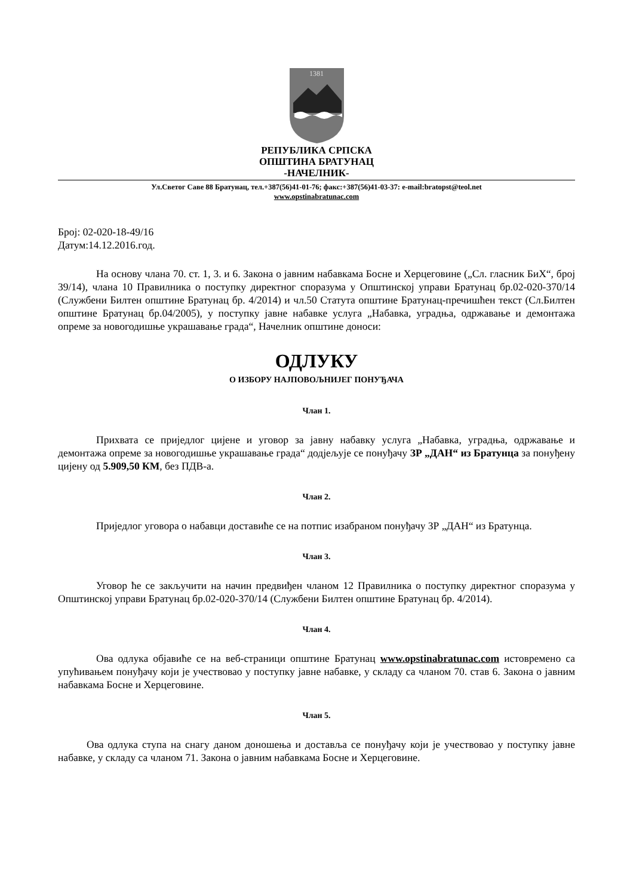1381
РЕПУБЛИКА СРПСКА
ОПШТИНА БРАТУНАЦ
-НАЧЕЛНИК-
Ул.Светог Саве 88 Братунац, тел.+387(56)41-01-76; факс:+387(56)41-03-37: e-mail:bratopst@teol.net
www.opstinabratunac.com
Број: 02-020-18-49/16
Датум:14.12.2016.год.
На основу члана 70. ст. 1, 3. и 6. Закона о јавним набавкама Босне и Херцеговине („Сл. гласник БиХ“, број 39/14), члана 10 Правилника о поступку директног споразума у Општинској управи Братунац бр.02-020-370/14 (Службени Билтен општине Братунац бр. 4/2014) и чл.50 Статута општине Братунац-пречишћен текст (Сл.Билтен општине Братунац бр.04/2005), у поступку јавне набавке услуга „Набавка, уградња, одржавање и демонтажа опреме за новогодишње украшавање града“, Начелник општине доноси:
ОДЛУКУ
О ИЗБОРУ НАЈПОВОЉНИЈЕГ ПОНУЂАЧА
Члан 1.
Прихвата се приједлог цијене и уговор за јавну набавку услуга „Набавка, уградња, одржавање и демонтажа опреме за новогодишње украшавање града“ додјељује се понуђачу ЗР „ДАН“ из Братунца за понуђену цијену од 5.909,50 КМ, без ПДВ-а.
Члан 2.
Приједлог уговора о набавци доставиће се на потпис изабраном понуђачу ЗР „ДАН“ из Братунца.
Члан 3.
Уговор ће се закључити на начин предвиђен чланом 12 Правилника о поступку директног споразума у Општинској управи Братунац бр.02-020-370/14 (Службени Билтен општине Братунац бр. 4/2014).
Члан 4.
Ова одлука објавиће се на веб-страници општине Братунац www.opstinabratunac.com истовремено са упућивањем понуђачу који је учествовао у поступку јавне набавке, у складу са чланом 70. став 6. Закона о јавним набавкама Босне и Херцеговине.
Члан 5.
Ова одлука ступа на снагу даном доношења и доставља се понуђачу који је учествовао у поступку јавне набавке, у складу са чланом 71. Закона о јавним набавкама Босне и Херцеговине.